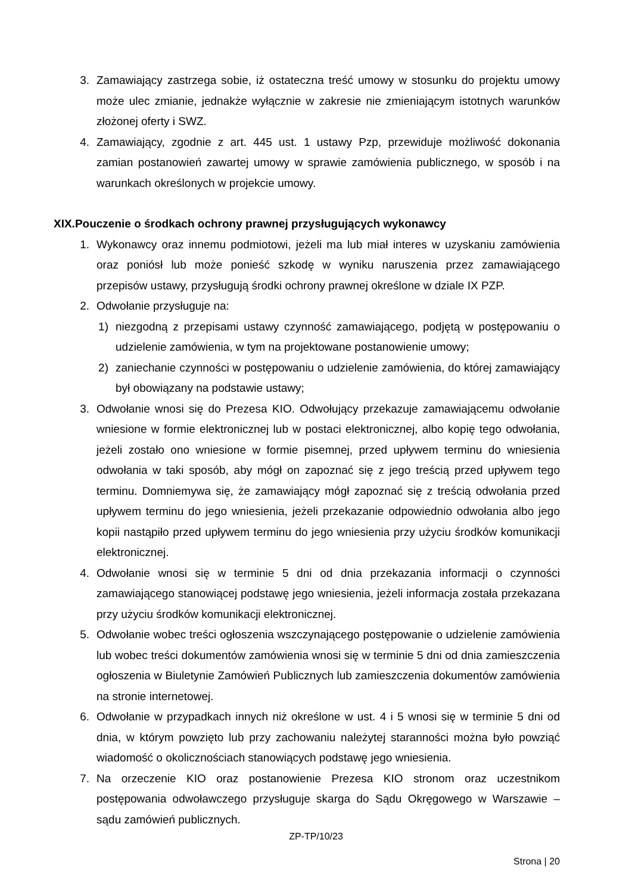3. Zamawiający zastrzega sobie, iż ostateczna treść umowy w stosunku do projektu umowy może ulec zmianie, jednakże wyłącznie w zakresie nie zmieniającym istotnych warunków złożonej oferty i SWZ.
4. Zamawiający, zgodnie z art. 445 ust. 1 ustawy Pzp, przewiduje możliwość dokonania zamian postanowień zawartej umowy w sprawie zamówienia publicznego, w sposób i na warunkach określonych w projekcie umowy.
XIX.Pouczenie o środkach ochrony prawnej przysługujących wykonawcy
1. Wykonawcy oraz innemu podmiotowi, jeżeli ma lub miał interes w uzyskaniu zamówienia oraz poniósł lub może ponieść szkodę w wyniku naruszenia przez zamawiającego przepisów ustawy, przysługują środki ochrony prawnej określone w dziale IX PZP.
2. Odwołanie przysługuje na:
1) niezgodną z przepisami ustawy czynność zamawiającego, podjętą w postępowaniu o udzielenie zamówienia, w tym na projektowane postanowienie umowy;
2) zaniechanie czynności w postępowaniu o udzielenie zamówienia, do której zamawiający był obowiązany na podstawie ustawy;
3. Odwołanie wnosi się do Prezesa KIO. Odwołujący przekazuje zamawiającemu odwołanie wniesione w formie elektronicznej lub w postaci elektronicznej, albo kopię tego odwołania, jeżeli zostało ono wniesione w formie pisemnej, przed upływem terminu do wniesienia odwołania w taki sposób, aby mógł on zapoznać się z jego treścią przed upływem tego terminu. Domniemywa się, że zamawiający mógł zapoznać się z treścią odwołania przed upływem terminu do jego wniesienia, jeżeli przekazanie odpowiednio odwołania albo jego kopii nastąpiło przed upływem terminu do jego wniesienia przy użyciu środków komunikacji elektronicznej.
4. Odwołanie wnosi się w terminie 5 dni od dnia przekazania informacji o czynności zamawiającego stanowiącej podstawę jego wniesienia, jeżeli informacja została przekazana przy użyciu środków komunikacji elektronicznej.
5. Odwołanie wobec treści ogłoszenia wszczynającego postępowanie o udzielenie zamówienia lub wobec treści dokumentów zamówienia wnosi się w terminie 5 dni od dnia zamieszczenia ogłoszenia w Biuletynie Zamówień Publicznych lub zamieszczenia dokumentów zamówienia na stronie internetowej.
6. Odwołanie w przypadkach innych niż określone w ust. 4 i 5 wnosi się w terminie 5 dni od dnia, w którym powzięto lub przy zachowaniu należytej staranności można było powziąć wiadomość o okolicznościach stanowiących podstawę jego wniesienia.
7. Na orzeczenie KIO oraz postanowienie Prezesa KIO stronom oraz uczestnikom postępowania odwoławczego przysługuje skarga do Sądu Okręgowego w Warszawie – sądu zamówień publicznych.
ZP-TP/10/23
Strona | 20